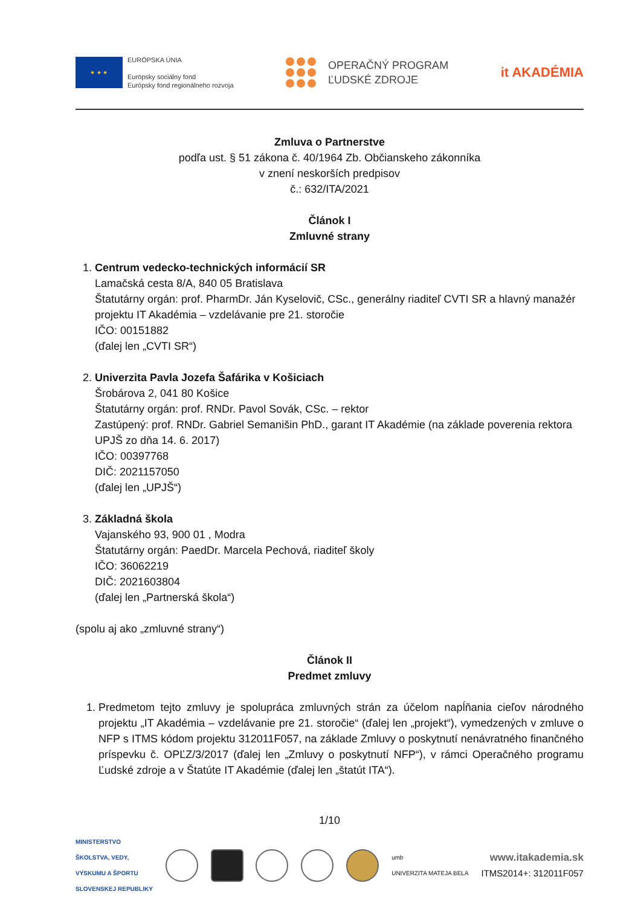★ ★ ★
EURÓPSKA ÚNIA
Európsky sociálny fond
Európsky fond regionálneho rozvoja
OPERAČNÝ PROGRAM
ĽUDSKÉ ZDROJE
it AKADÉMIA
Zmluva o Partnerstve
podľa ust. § 51 zákona č. 40/1964 Zb. Občianskeho zákonníka
v znení neskorších predpisov
č.: 632/ITA/2021
Článok I
Zmluvné strany
1. Centrum vedecko-technických informácií SR
Lamačská cesta 8/A, 840 05 Bratislava
Štatutárny orgán: prof. PharmDr. Ján Kyselovič, CSc., generálny riaditeľ CVTI SR a hlavný manažér projektu IT Akadémia – vzdelávanie pre 21. storočie
IČO: 00151882
(ďalej len „CVTI SR“)
2. Univerzita Pavla Jozefa Šafárika v Košiciach
Šrobárova 2, 041 80 Košice
Štatutárny orgán: prof. RNDr. Pavol Sovák, CSc. – rektor
Zastúpený: prof. RNDr. Gabriel Semanišin PhD., garant IT Akadémie (na základe poverenia rektora UPJŠ zo dňa 14. 6. 2017)
IČO: 00397768
DIČ: 2021157050
(ďalej len „UPJŠ“)
3. Základná škola
Vajanského 93, 900 01 , Modra
Štatutárny orgán: PaedDr. Marcela Pechová, riaditeľ školy
IČO: 36062219
DIČ: 2021603804
(ďalej len „Partnerská škola“)
(spolu aj ako „zmluvné strany“)
Článok II
Predmet zmluvy
1. Predmetom tejto zmluvy je spolupráca zmluvných strán za účelom napĺňania cieľov národného projektu „IT Akadémia – vzdelávanie pre 21. storočie“ (ďalej len „projekt“), vymedzených v zmluve o NFP s ITMS kódom projektu 312011F057, na základe Zmluvy o poskytnutí nenávratného finančného príspevku č. OPĽZ/3/2017 (ďalej len „Zmluvy o poskytnutí NFP“), v rámci Operačného programu Ľudské zdroje a v Štatúte IT Akadémie (ďalej len „štatút ITA“).
1/10
MINISTERSTVO
ŠKOLSTVA, VEDY,
VÝSKUMU A ŠPORTU
SLOVENSKEJ REPUBLIKY
umb
UNIVERZITA MATEJA BELA
www.itakademia.sk
ITMS2014+: 312011F057